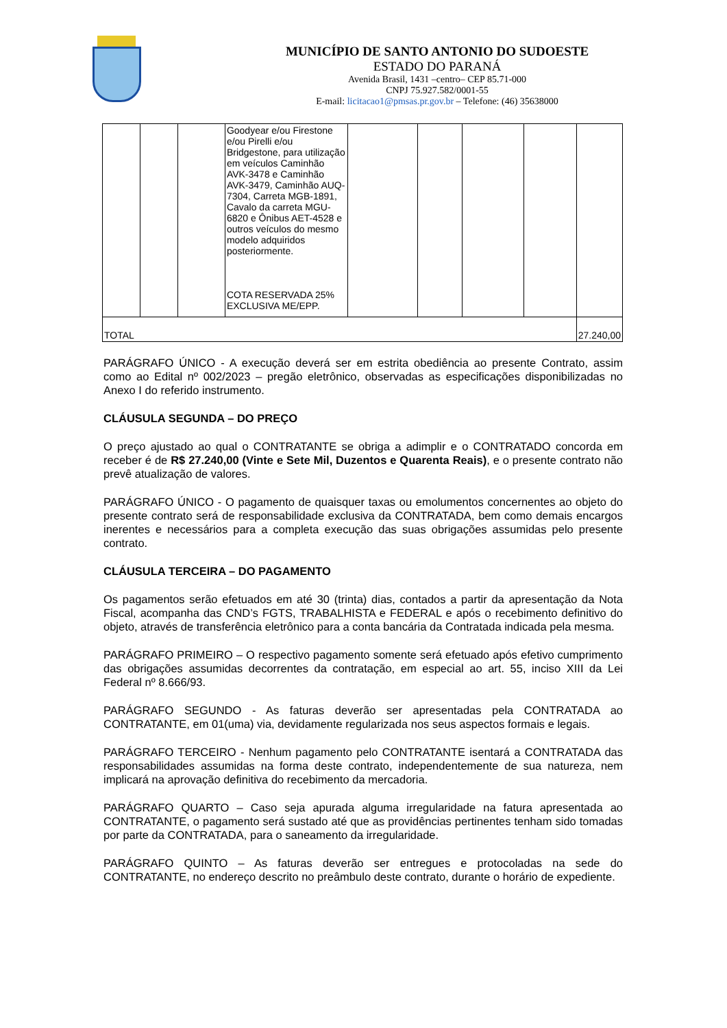MUNICÍPIO DE SANTO ANTONIO DO SUDOESTE
ESTADO DO PARANÁ
Avenida Brasil, 1431 –centro– CEP 85.71-000
CNPJ 75.927.582/0001-55
E-mail: licitacao1@pmsas.pr.gov.br – Telefone: (46) 35638000
| | | | Goodyear e/ou Firestone e/ou Pirelli e/ou Bridgestone, para utilização em veículos Caminhão AVK-3478 e Caminhão AVK-3479, Caminhão AUQ-7304, Carreta MGB-1891, Cavalo da carreta MGU-6820 e Ônibus AET-4528 e outros veículos do mesmo modelo adquiridos posteriormente. COTA RESERVADA 25% EXCLUSIVA ME/EPP. | | | | | |
| TOTAL | | | | | | | | 27.240,00 |
PARÁGRAFO ÚNICO - A execução deverá ser em estrita obediência ao presente Contrato, assim como ao Edital nº 002/2023 – pregão eletrônico, observadas as especificações disponibilizadas no Anexo I do referido instrumento.
CLÁUSULA SEGUNDA – DO PREÇO
O preço ajustado ao qual o CONTRATANTE se obriga a adimplir e o CONTRATADO concorda em receber é de R$ 27.240,00 (Vinte e Sete Mil, Duzentos e Quarenta Reais), e o presente contrato não prevê atualização de valores.
PARÁGRAFO ÚNICO - O pagamento de quaisquer taxas ou emolumentos concernentes ao objeto do presente contrato será de responsabilidade exclusiva da CONTRATADA, bem como demais encargos inerentes e necessários para a completa execução das suas obrigações assumidas pelo presente contrato.
CLÁUSULA TERCEIRA – DO PAGAMENTO
Os pagamentos serão efetuados em até 30 (trinta) dias, contados a partir da apresentação da Nota Fiscal, acompanha das CND’s FGTS, TRABALHISTA e FEDERAL e após o recebimento definitivo do objeto, através de transferência eletrônico para a conta bancária da Contratada indicada pela mesma.
PARÁGRAFO PRIMEIRO – O respectivo pagamento somente será efetuado após efetivo cumprimento das obrigações assumidas decorrentes da contratação, em especial ao art. 55, inciso XIII da Lei Federal nº 8.666/93.
PARÁGRAFO SEGUNDO - As faturas deverão ser apresentadas pela CONTRATADA ao CONTRATANTE, em 01(uma) via, devidamente regularizada nos seus aspectos formais e legais.
PARÁGRAFO TERCEIRO - Nenhum pagamento pelo CONTRATANTE isentará a CONTRATADA das responsabilidades assumidas na forma deste contrato, independentemente de sua natureza, nem implicará na aprovação definitiva do recebimento da mercadoria.
PARÁGRAFO QUARTO – Caso seja apurada alguma irregularidade na fatura apresentada ao CONTRATANTE, o pagamento será sustado até que as providências pertinentes tenham sido tomadas por parte da CONTRATADA, para o saneamento da irregularidade.
PARÁGRAFO QUINTO – As faturas deverão ser entregues e protocoladas na sede do CONTRATANTE, no endereço descrito no preâmbulo deste contrato, durante o horário de expediente.